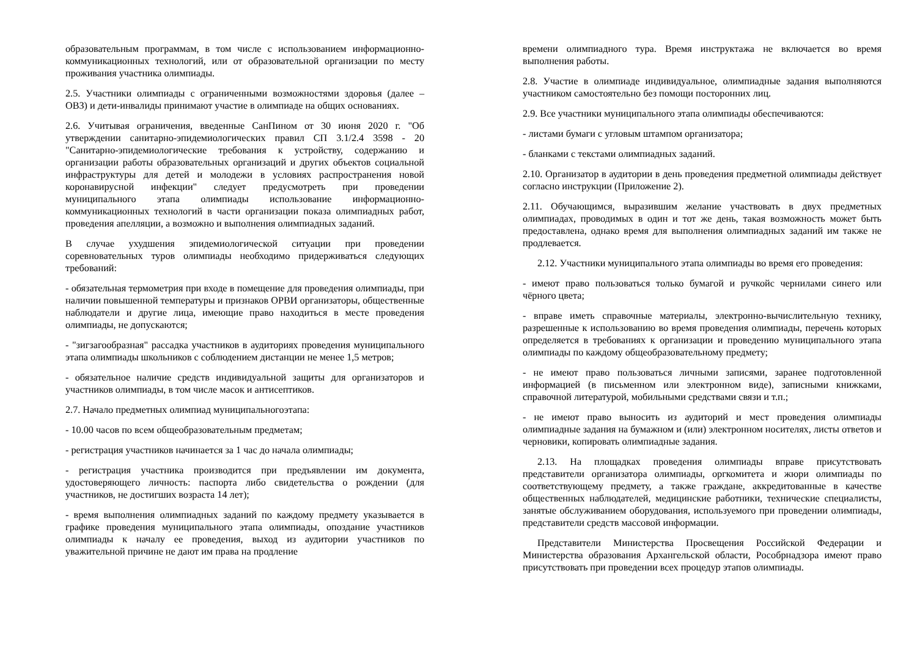образовательным программам, в том числе с использованием информационно-коммуникационных технологий, или от образовательной организации по месту проживания участника олимпиады.
2.5. Участники олимпиады с ограниченными возможностями здоровья (далее – ОВЗ) и дети-инвалиды принимают участие в олимпиаде на общих основаниях.
2.6. Учитывая ограничения, введенные СанПином от 30 июня 2020 г. "Об утверждении санитарно-эпидемиологических правил СП 3.1/2.4 3598 - 20 "Санитарно-эпидемиологические требования к устройству, содержанию и организации работы образовательных организаций и других объектов социальной инфраструктуры для детей и молодежи в условиях распространения новой коронавирусной инфекции" следует предусмотреть при проведении муниципального этапа олимпиады использование информационно-коммуникационных технологий в части организации показа олимпиадных работ, проведения апелляции, а возможно и выполнения олимпиадных заданий.
В случае ухудшения эпидемиологической ситуации при проведении соревновательных туров олимпиады необходимо придерживаться следующих требований:
- обязательная термометрия при входе в помещение для проведения олимпиады, при наличии повышенной температуры и признаков ОРВИ организаторы, общественные наблюдатели и другие лица, имеющие право находиться в месте проведения олимпиады, не допускаются;
- "зигзагообразная" рассадка участников в аудиториях проведения муниципального этапа олимпиады школьников с соблюдением дистанции не менее 1,5 метров;
- обязательное наличие средств индивидуальной защиты для организаторов и участников олимпиады, в том числе масок и антисептиков.
2.7. Начало предметных олимпиад муниципальногоэтапа:
- 10.00 часов по всем общеобразовательным предметам;
- регистрация участников начинается за 1 час до начала олимпиады;
- регистрация участника производится при предъявлении им документа, удостоверяющего личность: паспорта либо свидетельства о рождении (для участников, не достигших возраста 14 лет);
- время выполнения олимпиадных заданий по каждому предмету указывается в графике проведения муниципального этапа олимпиады, опоздание участников олимпиады к началу ее проведения, выход из аудитории участников по уважительной причине не дают им права на продление
времени олимпиадного тура. Время инструктажа не включается во время выполнения работы.
2.8. Участие в олимпиаде индивидуальное, олимпиадные задания выполняются участником самостоятельно без помощи посторонних лиц.
2.9. Все участники муниципального этапа олимпиады обеспечиваются:
- листами бумаги с угловым штампом организатора;
- бланками с текстами олимпиадных заданий.
2.10. Организатор в аудитории в день проведения предметной олимпиады действует согласно инструкции (Приложение 2).
2.11. Обучающимся, выразившим желание участвовать в двух предметных олимпиадах, проводимых в один и тот же день, такая возможность может быть предоставлена, однако время для выполнения олимпиадных заданий им также не продлевается.
2.12. Участники муниципального этапа олимпиады во время его проведения:
- имеют право пользоваться только бумагой и ручкойс чернилами синего или чёрного цвета;
- вправе иметь справочные материалы, электронно-вычислительную технику, разрешенные к использованию во время проведения олимпиады, перечень которых определяется в требованиях к организации и проведению муниципального этапа олимпиады по каждому общеобразовательному предмету;
- не имеют право пользоваться личными записями, заранее подготовленной информацией (в письменном или электронном виде), записными книжками, справочной литературой, мобильными средствами связи и т.п.;
- не имеют право выносить из аудиторий и мест проведения олимпиады олимпиадные задания на бумажном и (или) электронном носителях, листы ответов и черновики, копировать олимпиадные задания.
2.13. На площадках проведения олимпиады вправе присутствовать представители организатора олимпиады, оргкомитета и жюри олимпиады по соответствующему предмету, а также граждане, аккредитованные в качестве общественных наблюдателей, медицинские работники, технические специалисты, занятые обслуживанием оборудования, используемого при проведении олимпиады, представители средств массовой информации.
Представители Министерства Просвещения Российской Федерации и Министерства образования Архангельской области, Рособрнадзора имеют право присутствовать при проведении всех процедур этапов олимпиады.